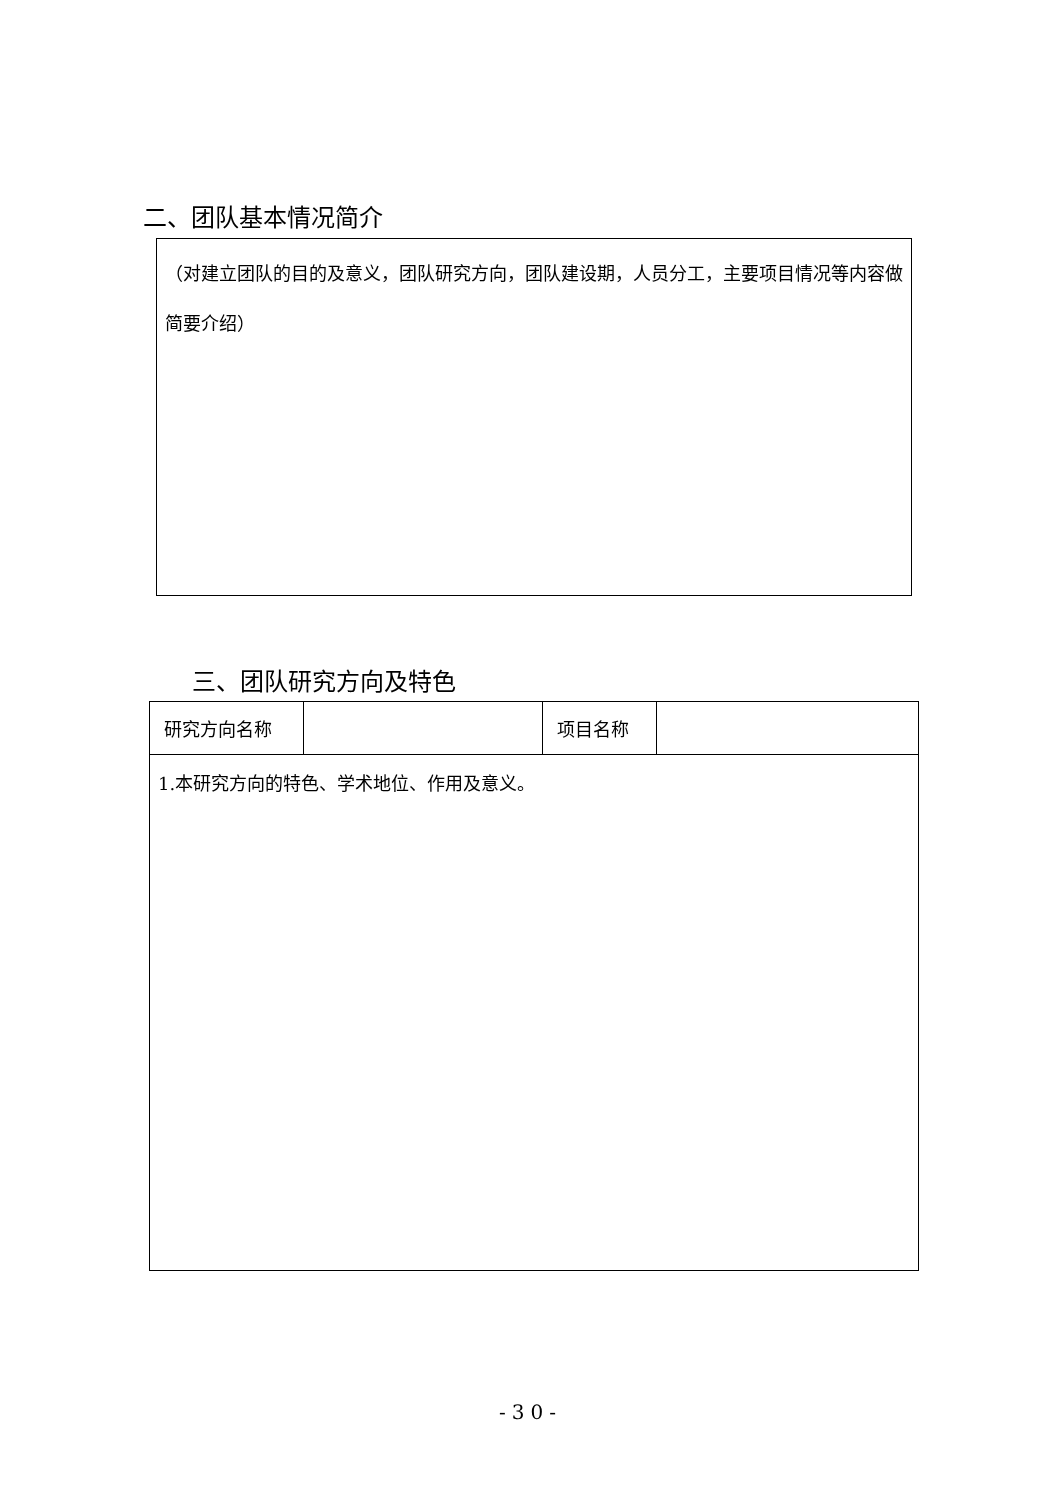二、团队基本情况简介
（对建立团队的目的及意义，团队研究方向，团队建设期，人员分工，主要项目情况等内容做简要介绍）
三、团队研究方向及特色
| 研究方向名称 | | 项目名称 | |
| 1.本研究方向的特色、学术地位、作用及意义。 | | | |
-30-